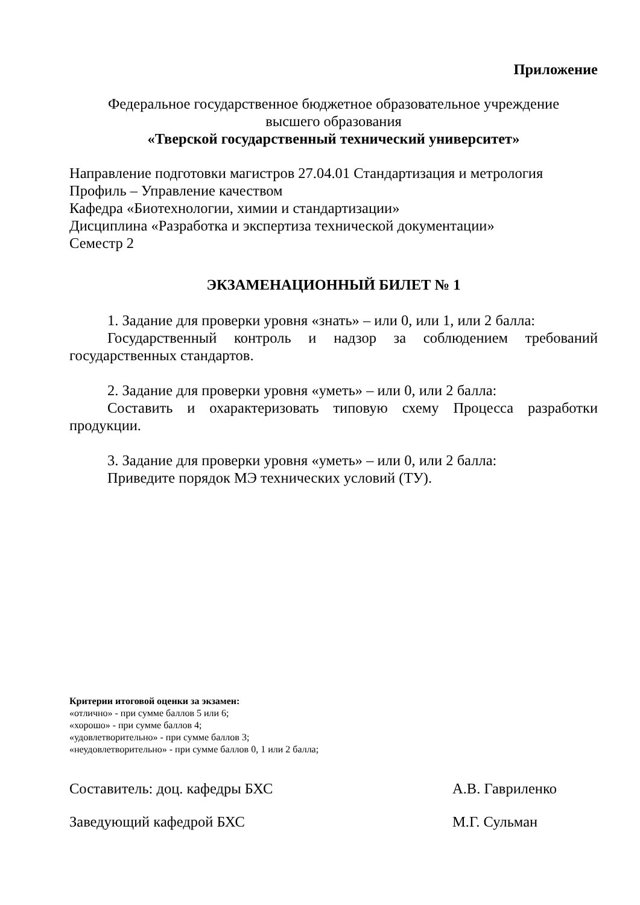Приложение
Федеральное государственное бюджетное образовательное учреждение
высшего образования
«Тверской государственный технический университет»
Направление подготовки магистров 27.04.01 Стандартизация и метрология
Профиль – Управление качеством
Кафедра «Биотехнологии, химии и стандартизации»
Дисциплина «Разработка и экспертиза технической документации»
Семестр 2
ЭКЗАМЕНАЦИОННЫЙ БИЛЕТ № 1
1. Задание для проверки уровня «знать» – или 0, или 1, или 2 балла:
Государственный контроль и надзор за соблюдением требований государственных стандартов.
2. Задание для проверки уровня «уметь» – или 0, или 2 балла:
Составить и охарактеризовать типовую схему Процесса разработки продукции.
3. Задание для проверки уровня «уметь» – или 0, или 2 балла:
Приведите порядок МЭ технических условий (ТУ).
Критерии итоговой оценки за экзамен:
«отлично» - при сумме баллов 5 или 6;
«хорошо» - при сумме баллов 4;
«удовлетворительно» - при сумме баллов 3;
«неудовлетворительно» - при сумме баллов 0, 1 или 2 балла;
Составитель: доц. кафедры БХС А.В. Гавриленко
Заведующий кафедрой БХС М.Г. Сульман